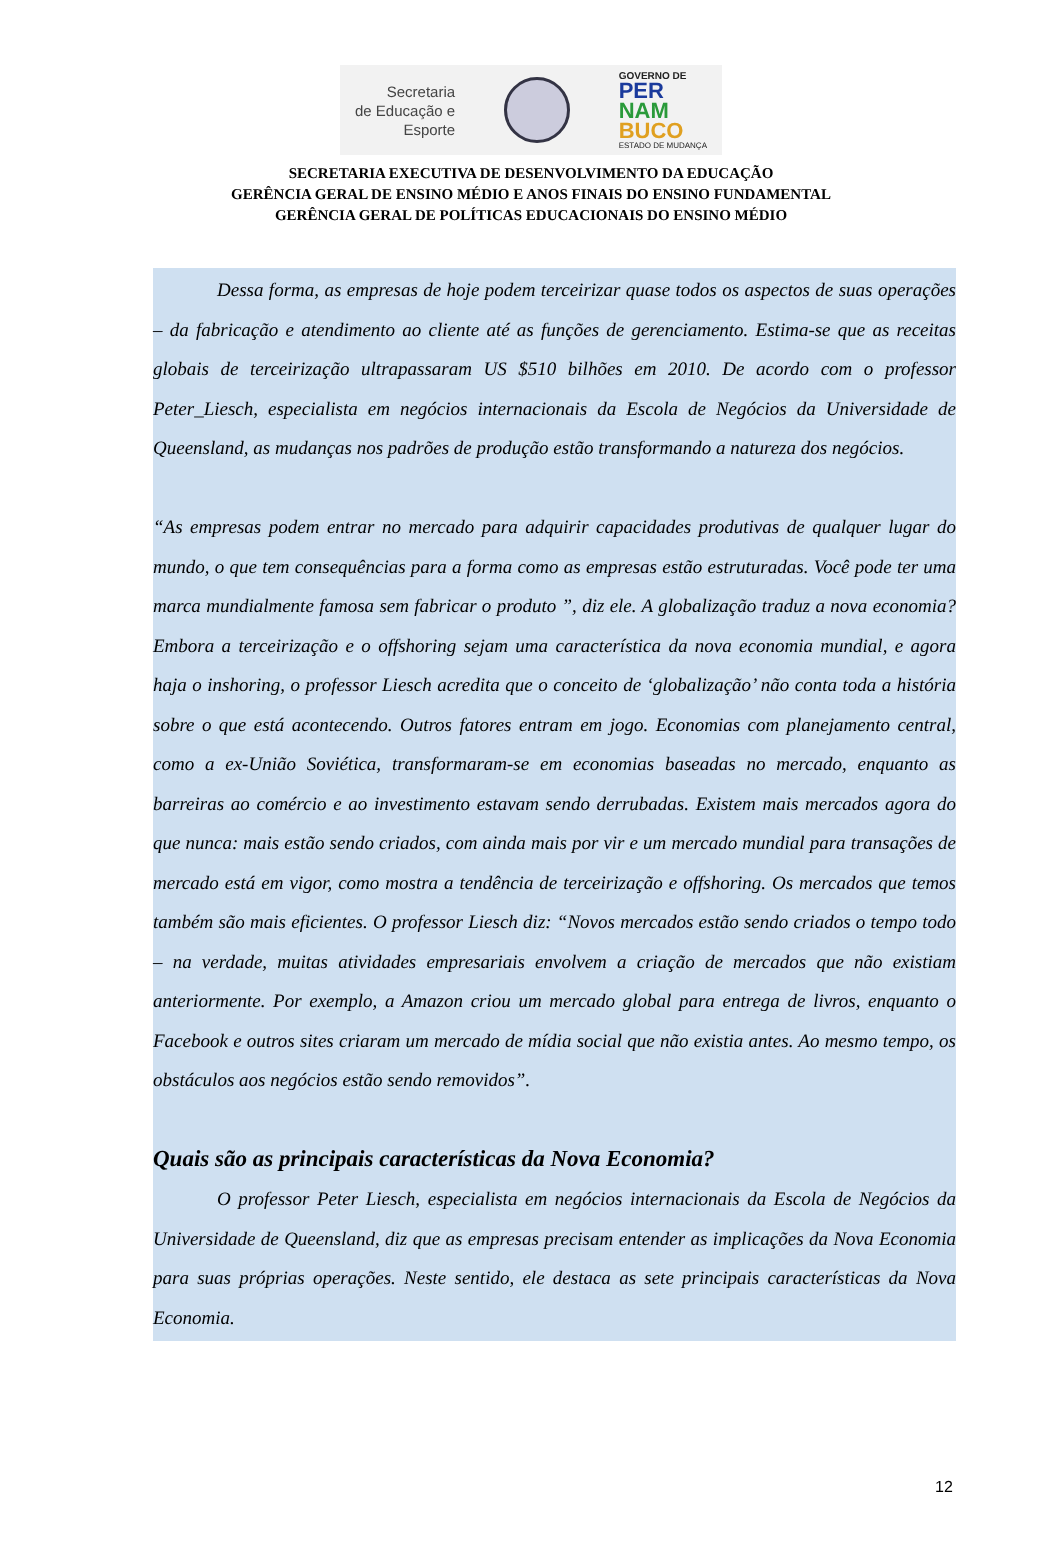Secretaria
de Educação e
Esporte
GOVERNO DE
PER
NAM
BUCO
ESTADO DE MUDANÇA
SECRETARIA EXECUTIVA DE DESENVOLVIMENTO DA EDUCAÇÃO
GERÊNCIA GERAL DE ENSINO MÉDIO E ANOS FINAIS DO ENSINO FUNDAMENTAL
GERÊNCIA GERAL DE POLÍTICAS EDUCACIONAIS DO ENSINO MÉDIO
Dessa forma, as empresas de hoje podem terceirizar quase todos os aspectos de suas operações – da fabricação e atendimento ao cliente até as funções de gerenciamento. Estima-se que as receitas globais de terceirização ultrapassaram US $510 bilhões em 2010. De acordo com o professor Peter_Liesch, especialista em negócios internacionais da Escola de Negócios da Universidade de Queensland, as mudanças nos padrões de produção estão transformando a natureza dos negócios.
“As empresas podem entrar no mercado para adquirir capacidades produtivas de qualquer lugar do mundo, o que tem consequências para a forma como as empresas estão estruturadas. Você pode ter uma marca mundialmente famosa sem fabricar o produto ”, diz ele. A globalização traduz a nova economia? Embora a terceirização e o offshoring sejam uma característica da nova economia mundial, e agora haja o inshoring, o professor Liesch acredita que o conceito de ‘globalização’ não conta toda a história sobre o que está acontecendo. Outros fatores entram em jogo. Economias com planejamento central, como a ex-União Soviética, transformaram-se em economias baseadas no mercado, enquanto as barreiras ao comércio e ao investimento estavam sendo derrubadas. Existem mais mercados agora do que nunca: mais estão sendo criados, com ainda mais por vir e um mercado mundial para transações de mercado está em vigor, como mostra a tendência de terceirização e offshoring. Os mercados que temos também são mais eficientes. O professor Liesch diz: “Novos mercados estão sendo criados o tempo todo – na verdade, muitas atividades empresariais envolvem a criação de mercados que não existiam anteriormente. Por exemplo, a Amazon criou um mercado global para entrega de livros, enquanto o Facebook e outros sites criaram um mercado de mídia social que não existia antes. Ao mesmo tempo, os obstáculos aos negócios estão sendo removidos”.
Quais são as principais características da Nova Economia?
O professor Peter Liesch, especialista em negócios internacionais da Escola de Negócios da Universidade de Queensland, diz que as empresas precisam entender as implicações da Nova Economia para suas próprias operações. Neste sentido, ele destaca as sete principais características da Nova Economia.
12